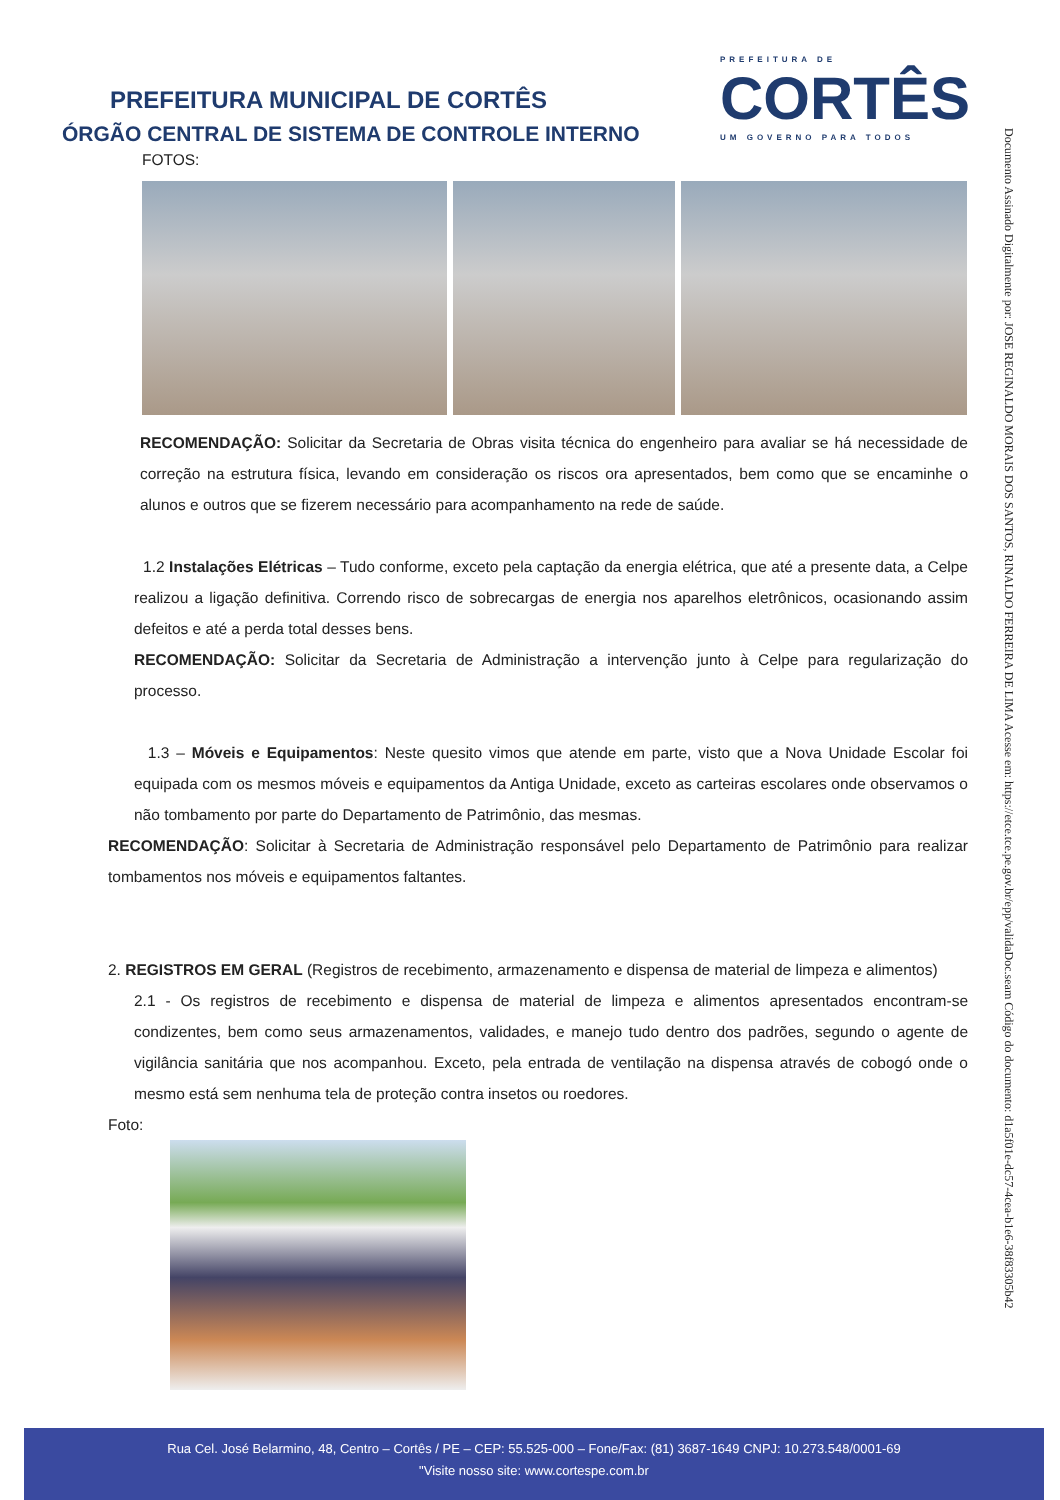PREFEITURA MUNICIPAL DE CORTÊS
ÓRGÃO CENTRAL DE SISTEMA DE CONTROLE INTERNO
PREFEITURA DE
CORTÊS
UM GOVERNO PARA TODOS
Documento Assinado Digitalmente por: JOSE REGINALDO MORAIS DOS SANTOS, RINALDO FERREIRA DE LIMA Acesse em: https://etce.tce.pe.gov.br/epp/validaDoc.seam Código do documento: d1a5f01e-dc57-4cea-b1e6-38f83305b42
FOTOS:
RECOMENDAÇÃO: Solicitar da Secretaria de Obras visita técnica do engenheiro para avaliar se há necessidade de correção na estrutura física, levando em consideração os riscos ora apresentados, bem como que se encaminhe o alunos e outros que se fizerem necessário para acompanhamento na rede de saúde.
1.2 Instalações Elétricas – Tudo conforme, exceto pela captação da energia elétrica, que até a presente data, a Celpe realizou a ligação definitiva. Correndo risco de sobrecargas de energia nos aparelhos eletrônicos, ocasionando assim defeitos e até a perda total desses bens.
RECOMENDAÇÃO: Solicitar da Secretaria de Administração a intervenção junto à Celpe para regularização do processo.
1.3 – Móveis e Equipamentos: Neste quesito vimos que atende em parte, visto que a Nova Unidade Escolar foi equipada com os mesmos móveis e equipamentos da Antiga Unidade, exceto as carteiras escolares onde observamos o não tombamento por parte do Departamento de Patrimônio, das mesmas.
RECOMENDAÇÃO: Solicitar à Secretaria de Administração responsável pelo Departamento de Patrimônio para realizar tombamentos nos móveis e equipamentos faltantes.
2. REGISTROS EM GERAL (Registros de recebimento, armazenamento e dispensa de material de limpeza e alimentos)
2.1 - Os registros de recebimento e dispensa de material de limpeza e alimentos apresentados encontram-se condizentes, bem como seus armazenamentos, validades, e manejo tudo dentro dos padrões, segundo o agente de vigilância sanitária que nos acompanhou. Exceto, pela entrada de ventilação na dispensa através de cobogó onde o mesmo está sem nenhuma tela de proteção contra insetos ou roedores.
Foto:
Rua Cel. José Belarmino, 48, Centro – Cortês / PE – CEP: 55.525-000 – Fone/Fax: (81) 3687-1649 CNPJ: 10.273.548/0001-69
"Visite nosso site: www.cortespe.com.br